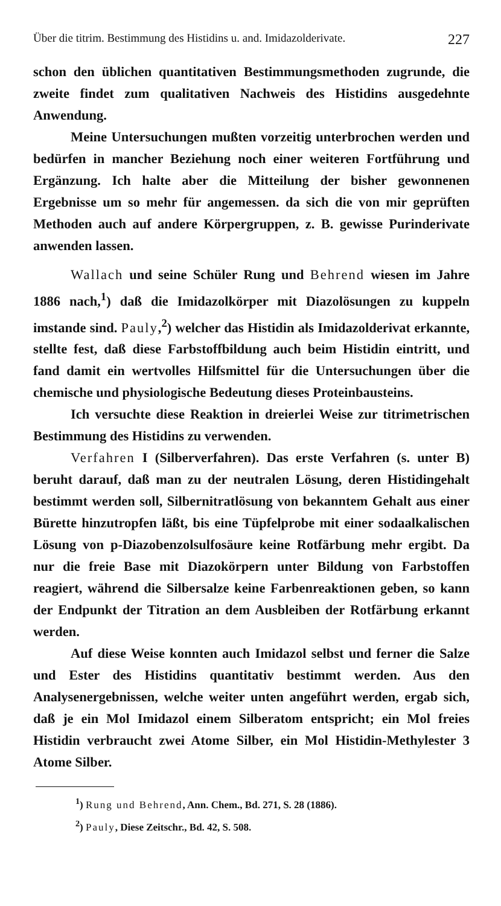Über die titrim. Bestimmung des Histidins u. and. Imidazolderivate. 227
schon den üblichen quantitativen Bestimmungsmethoden zugrunde, die zweite findet zum qualitativen Nachweis des Histidins ausgedehnte Anwendung.
Meine Untersuchungen mußten vorzeitig unterbrochen werden und bedürfen in mancher Beziehung noch einer weiteren Fortführung und Ergänzung. Ich halte aber die Mitteilung der bisher gewonnenen Ergebnisse um so mehr für angemessen. da sich die von mir geprüften Methoden auch auf andere Körpergruppen, z. B. gewisse Purinderivate anwenden lassen.
Wallach und seine Schüler Rung und Behrend wiesen im Jahre 1886 nach,<sup>1</sup>) daß die Imidazolkörper mit Diazolösungen zu kuppeln imstande sind. Pauly,<sup>2</sup>) welcher das Histidin als Imidazolderivat erkannte, stellte fest, daß diese Farbstoffbildung auch beim Histidin eintritt, und fand damit ein wertvolles Hilfsmittel für die Untersuchungen über die chemische und physiologische Bedeutung dieses Proteinbausteins.
Ich versuchte diese Reaktion in dreierlei Weise zur titrimetrischen Bestimmung des Histidins zu verwenden.
Verfahren I (Silberverfahren). Das erste Verfahren (s. unter B) beruht darauf, daß man zu der neutralen Lösung, deren Histidingehalt bestimmt werden soll, Silbernitratlösung von bekanntem Gehalt aus einer Bürette hinzutropfen läßt, bis eine Tüpfelprobe mit einer sodaalkalischen Lösung von p-Diazobenzolsulfosäure keine Rotfärbung mehr ergibt. Da nur die freie Base mit Diazokörpern unter Bildung von Farbstoffen reagiert, während die Silbersalze keine Farbenreaktionen geben, so kann der Endpunkt der Titration an dem Ausbleiben der Rotfärbung erkannt werden.
Auf diese Weise konnten auch Imidazol selbst und ferner die Salze und Ester des Histidins quantitativ bestimmt werden. Aus den Analysenergebnissen, welche weiter unten angeführt werden, ergab sich, daß je ein Mol Imidazol einem Silberatom entspricht; ein Mol freies Histidin verbraucht zwei Atome Silber, ein Mol Histidin-Methylester 3 Atome Silber.
<sup>1</sup>) Rung und Behrend, Ann. Chem., Bd. 271, S. 28 (1886).
<sup>2</sup>) Pauly, Diese Zeitschr., Bd. 42, S. 508.